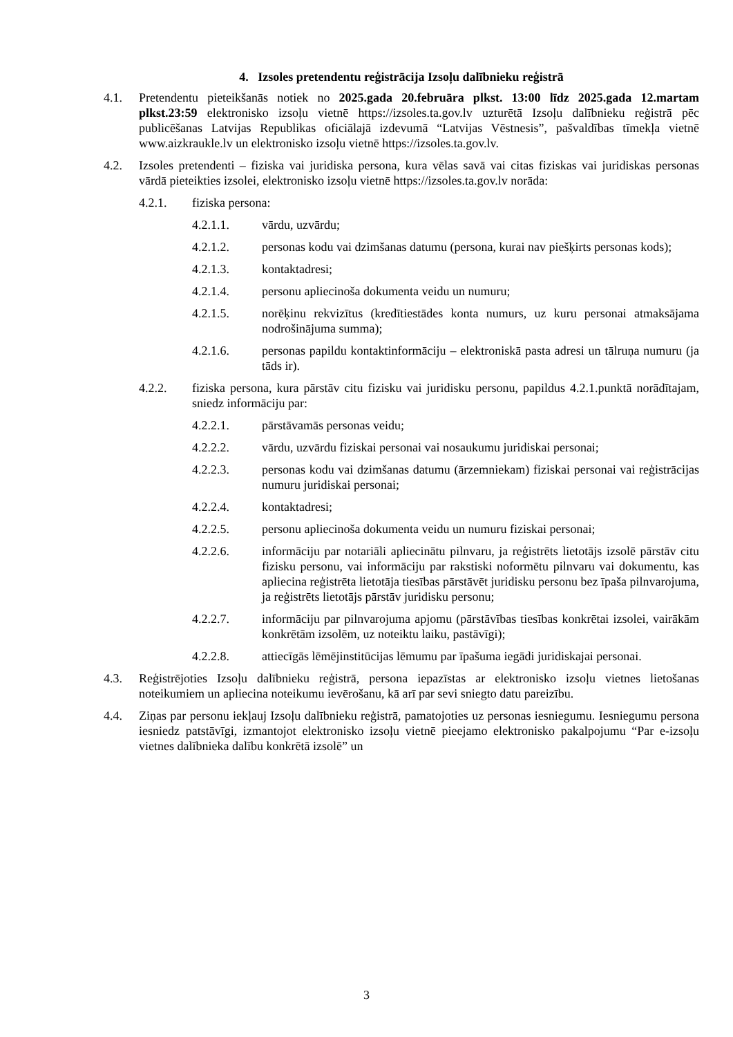4. Izsoles pretendentu reģistrācija Izsoļu dalībnieku reģistrā
4.1. Pretendentu pieteikšanās notiek no 2025.gada 20.februāra plkst. 13:00 līdz 2025.gada 12.martam plkst.23:59 elektronisko izsoļu vietnē https://izsoles.ta.gov.lv uzturētā Izsoļu dalībnieku reģistrā pēc publicēšanas Latvijas Republikas oficiālajā izdevumā “Latvijas Vēstnesis”, pašvaldības tīmekļa vietnē www.aizkraukle.lv un elektronisko izsoļu vietnē https://izsoles.ta.gov.lv.
4.2. Izsoles pretendenti – fiziska vai juridiska persona, kura vēlas savā vai citas fiziskas vai juridiskas personas vārdā pieteikties izsolei, elektronisko izsoļu vietnē https://izsoles.ta.gov.lv norāda:
4.2.1. fiziska persona:
4.2.1.1. vārdu, uzvārdu;
4.2.1.2. personas kodu vai dzimšanas datumu (persona, kurai nav piešķirts personas kods);
4.2.1.3. kontaktadresi;
4.2.1.4. personu apliecinoša dokumenta veidu un numuru;
4.2.1.5. norēķinu rekvizītus (kredītiestādes konta numurs, uz kuru personai atmaksājama nodrošinājuma summa);
4.2.1.6. personas papildu kontaktinformāciju – elektroniskā pasta adresi un tālruņa numuru (ja tāds ir).
4.2.2. fiziska persona, kura pārstāv citu fizisku vai juridisku personu, papildus 4.2.1.punktā norādītajam, sniedz informāciju par:
4.2.2.1. pārstāvamās personas veidu;
4.2.2.2. vārdu, uzvārdu fiziskai personai vai nosaukumu juridiskai personai;
4.2.2.3. personas kodu vai dzimšanas datumu (ārzemniekam) fiziskai personai vai reģistrācijas numuru juridiskai personai;
4.2.2.4. kontaktadresi;
4.2.2.5. personu apliecinoša dokumenta veidu un numuru fiziskai personai;
4.2.2.6. informāciju par notariāli apliecinātu pilnvaru, ja reģistrēts lietotājs izsolē pārstāv citu fizisku personu, vai informāciju par rakstiski noformētu pilnvaru vai dokumentu, kas apliecina reģistrēta lietotāja tiesības pārstāvēt juridisku personu bez īpaša pilnvarojuma, ja reģistrēts lietotājs pārstāv juridisku personu;
4.2.2.7. informāciju par pilnvarojuma apjomu (pārstāvības tiesības konkrētai izsolei, vairākām konkrētām izsolēm, uz noteiktu laiku, pastāvīgi);
4.2.2.8. attiecīgās lēmējinstitūcijas lēmumu par īpašuma iegādi juridiskajai personai.
4.3. Reģistrējoties Izsoļu dalībnieku reģistrā, persona iepazīstas ar elektronisko izsoļu vietnes lietošanas noteikumiem un apliecina noteikumu ievērošanu, kā arī par sevi sniegto datu pareizību.
4.4. Ziņas par personu iekļauj Izsoļu dalībnieku reģistrā, pamatojoties uz personas iesniegumu. Iesniegumu persona iesniedz patstāvīgi, izmantojot elektronisko izsoļu vietnē pieejamo elektronisko pakalpojumu “Par e-izsoļu vietnes dalībnieka dalību konkrētā izsolē” un
3